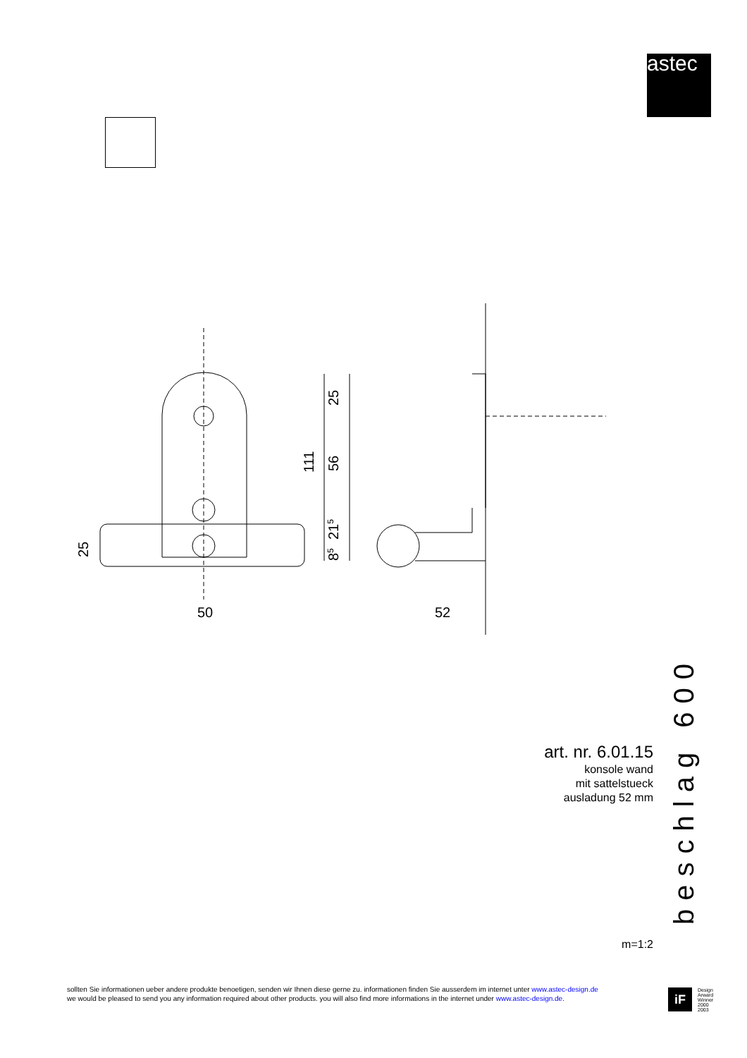astec
50
52
25
56
111
215
85
25
art. nr. 6.01.15
konsole wand
mit sattelstueck
ausladung 52 mm
m=1:2
beschlag 600
sollten Sie informationen ueber andere produkte benoetigen, senden wir Ihnen diese gerne zu. informationen finden Sie ausserdem im internet unter www.astec-design.de
we would be pleased to send you any information required about other products. you will also find more informations in the internet under www.astec-design.de.
iF
Design
Arward
Winner
2000
2003